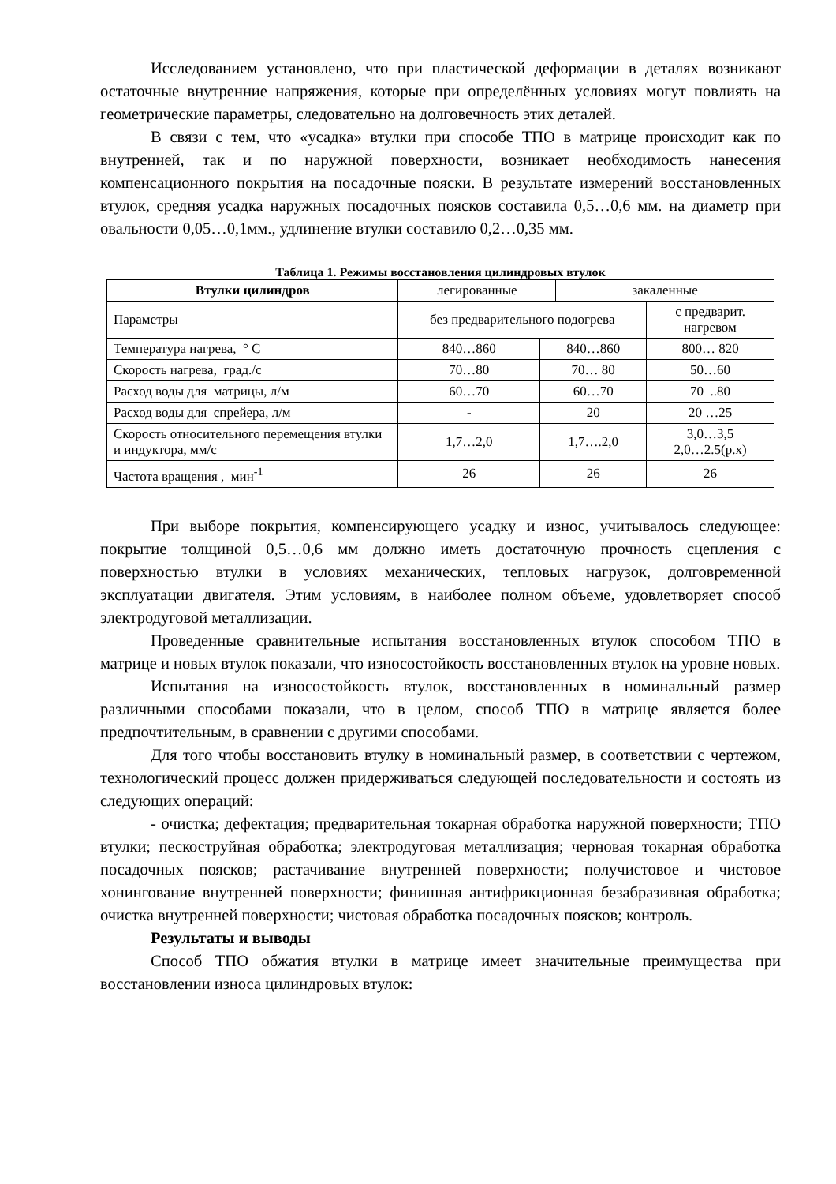Исследованием установлено, что при пластической деформации в деталях возникают остаточные внутренние напряжения, которые при определённых условиях могут повлиять на геометрические параметры, следовательно на долговечность этих деталей.
В связи с тем, что «усадка» втулки при способе ТПО в матрице происходит как по внутренней, так и по наружной поверхности, возникает необходимость нанесения компенсационного покрытия на посадочные пояски. В результате измерений восстановленных втулок, средняя усадка наружных посадочных поясков составила 0,5…0,6 мм. на диаметр при овальности 0,05…0,1мм., удлинение втулки составило 0,2…0,35 мм.
Таблица 1. Режимы восстановления цилиндровых втулок
| Втулки цилиндров | легированные | | закаленные | |
| Параметры | без предварительного подогрева | | | с предварит. нагревом |
| Температура нагрева, ° С | 840…860 | 840…860 | | 800… 820 |
| Скорость нагрева, град./с | 70…80 | 70… 80 | | 50…60 |
| Расход воды для матрицы, л/м | 60…70 | 60…70 | | 70 ..80 |
| Расход воды для спрейера, л/м | - | 20 | | 20 …25 |
| Скорость относительного перемещения втулки и индуктора, мм/с | 1,7…2,0 | 1,7….2,0 | | 3,0…3,5 2,0…2.5(р.х) |
| Частота вращения , мин<sup>-1</sup> | 26 | 26 | | 26 |
При выборе покрытия, компенсирующего усадку и износ, учитывалось следующее: покрытие толщиной 0,5…0,6 мм должно иметь достаточную прочность сцепления с поверхностью втулки в условиях механических, тепловых нагрузок, долговременной эксплуатации двигателя. Этим условиям, в наиболее полном объеме, удовлетворяет способ электродуговой металлизации.
Проведенные сравнительные испытания восстановленных втулок способом ТПО в матрице и новых втулок показали, что износостойкость восстановленных втулок на уровне новых.
Испытания на износостойкость втулок, восстановленных в номинальный размер различными способами показали, что в целом, способ ТПО в матрице является более предпочтительным, в сравнении с другими способами.
Для того чтобы восстановить втулку в номинальный размер, в соответствии с чертежом, технологический процесс должен придерживаться следующей последовательности и состоять из следующих операций:
- очистка; дефектация; предварительная токарная обработка наружной поверхности; ТПО втулки; пескоструйная обработка; электродуговая металлизация; черновая токарная обработка посадочных поясков; растачивание внутренней поверхности; получистовое и чистовое хонингование внутренней поверхности; финишная антифрикционная безабразивная обработка; очистка внутренней поверхности; чистовая обработка посадочных поясков; контроль.
Результаты и выводы
Способ ТПО обжатия втулки в матрице имеет значительные преимущества при восстановлении износа цилиндровых втулок: